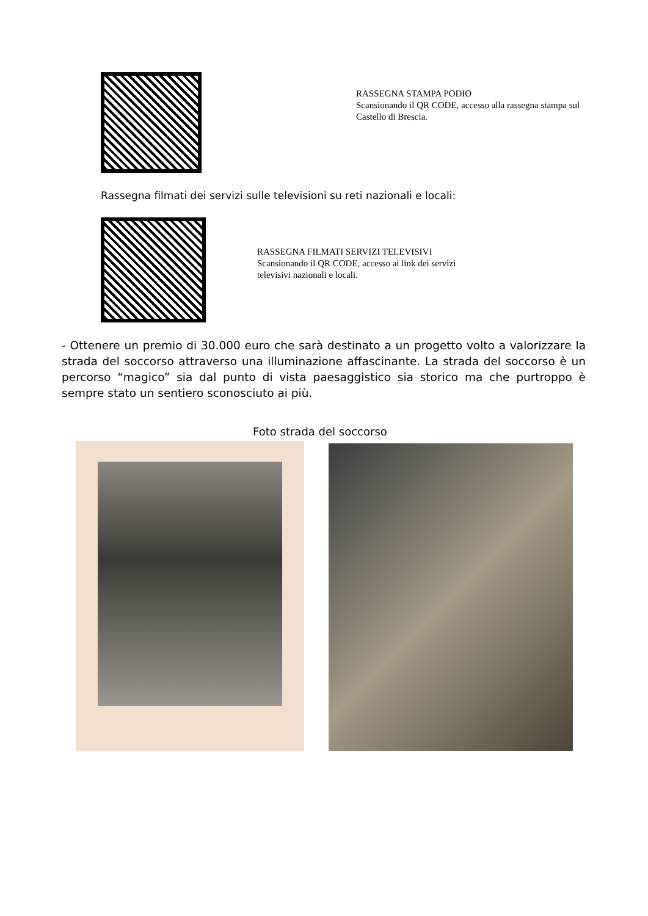RASSEGNA STAMPA PODIO
Scansionando il QR CODE, accesso alla rassegna stampa sul
Castello di Brescia.
Rassegna filmati dei servizi sulle televisioni su reti nazionali e locali:
RASSEGNA FILMATI SERVIZI TELEVISIVI
Scansionando il QR CODE, accesso ai link dei servizi
televisivi nazionali e locali.
- Ottenere un premio di 30.000 euro che sarà destinato a un progetto volto a valorizzare la strada del soccorso attraverso una illuminazione affascinante. La strada del soccorso è un percorso “magico” sia dal punto di vista paesaggistico sia storico ma che purtroppo è sempre stato un sentiero sconosciuto ai più.
Foto strada del soccorso